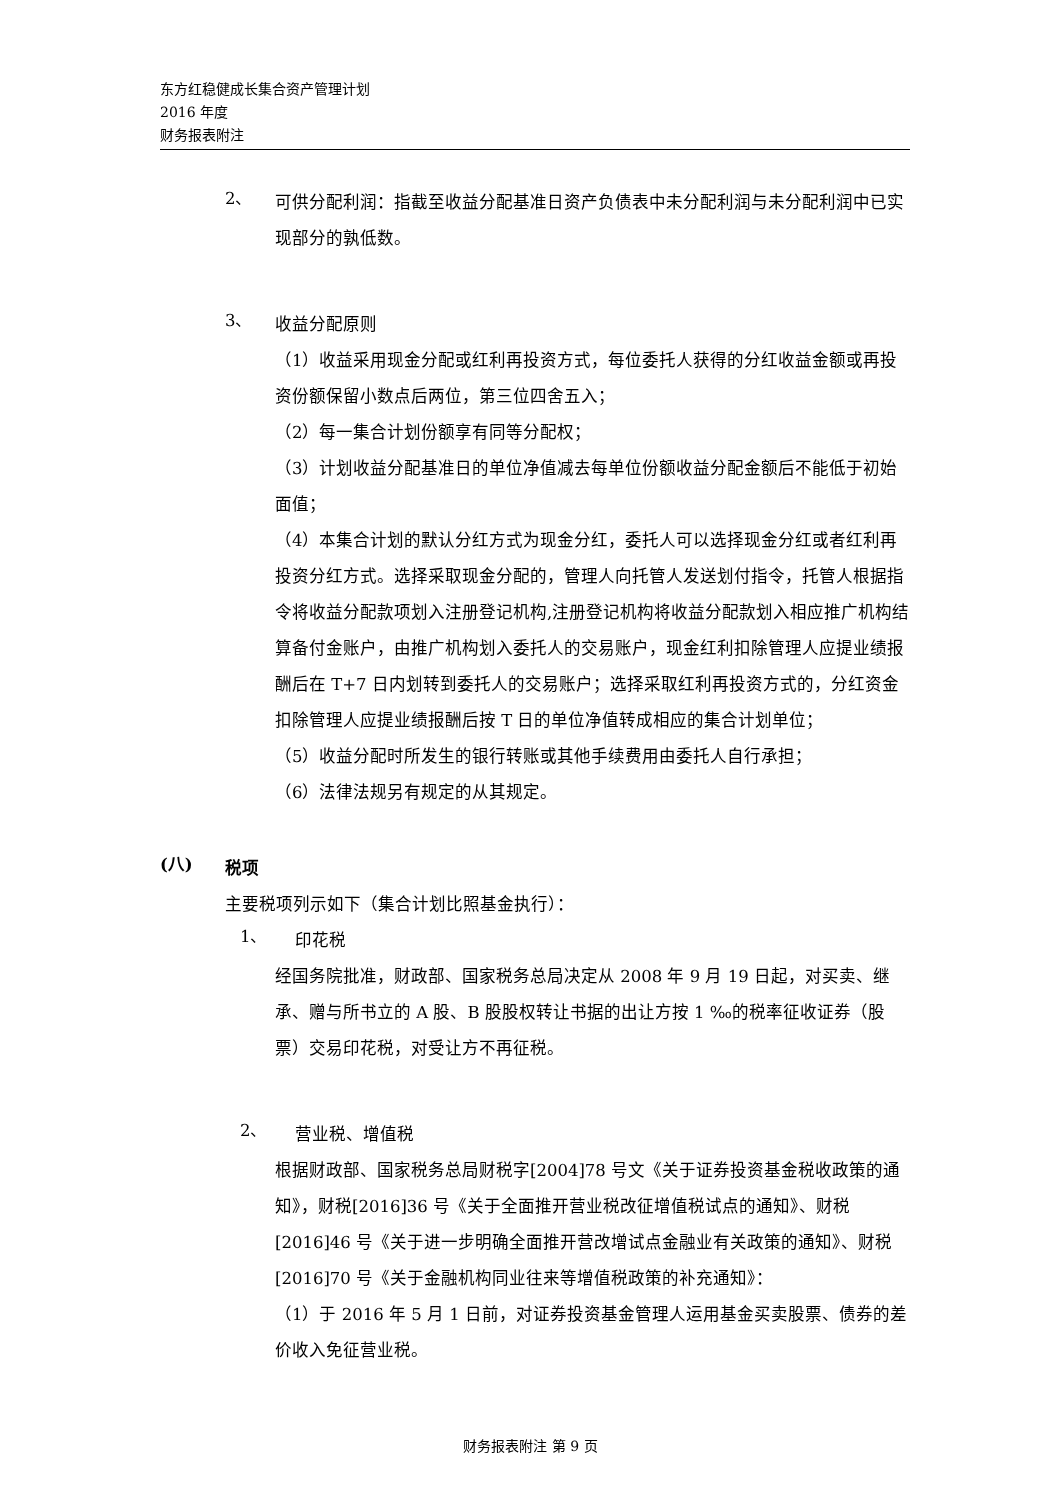东方红稳健成长集合资产管理计划
2016 年度
财务报表附注
2、
可供分配利润：指截至收益分配基准日资产负债表中未分配利润与未分配利润中已实现部分的孰低数。
3、
收益分配原则
（1）收益采用现金分配或红利再投资方式，每位委托人获得的分红收益金额或再投资份额保留小数点后两位，第三位四舍五入；
（2）每一集合计划份额享有同等分配权；
（3）计划收益分配基准日的单位净值减去每单位份额收益分配金额后不能低于初始面值；
（4）本集合计划的默认分红方式为现金分红，委托人可以选择现金分红或者红利再投资分红方式。选择采取现金分配的，管理人向托管人发送划付指令，托管人根据指令将收益分配款项划入注册登记机构,注册登记机构将收益分配款划入相应推广机构结算备付金账户，由推广机构划入委托人的交易账户，现金红利扣除管理人应提业绩报酬后在 T+7 日内划转到委托人的交易账户；选择采取红利再投资方式的，分红资金扣除管理人应提业绩报酬后按 T 日的单位净值转成相应的集合计划单位；
（5）收益分配时所发生的银行转账或其他手续费用由委托人自行承担；
（6）法律法规另有规定的从其规定。
(八)
税项
主要税项列示如下（集合计划比照基金执行）：
1、
印花税
经国务院批准，财政部、国家税务总局决定从 2008 年 9 月 19 日起，对买卖、继承、赠与所书立的 A 股、B 股股权转让书据的出让方按 1 ‰的税率征收证券（股票）交易印花税，对受让方不再征税。
2、
营业税、增值税
根据财政部、国家税务总局财税字[2004]78 号文《关于证券投资基金税收政策的通知》，财税[2016]36 号《关于全面推开营业税改征增值税试点的通知》、财税[2016]46 号《关于进一步明确全面推开营改增试点金融业有关政策的通知》、财税[2016]70 号《关于金融机构同业往来等增值税政策的补充通知》：
（1）于 2016 年 5 月 1 日前，对证券投资基金管理人运用基金买卖股票、债券的差价收入免征营业税。
财务报表附注 第 9 页